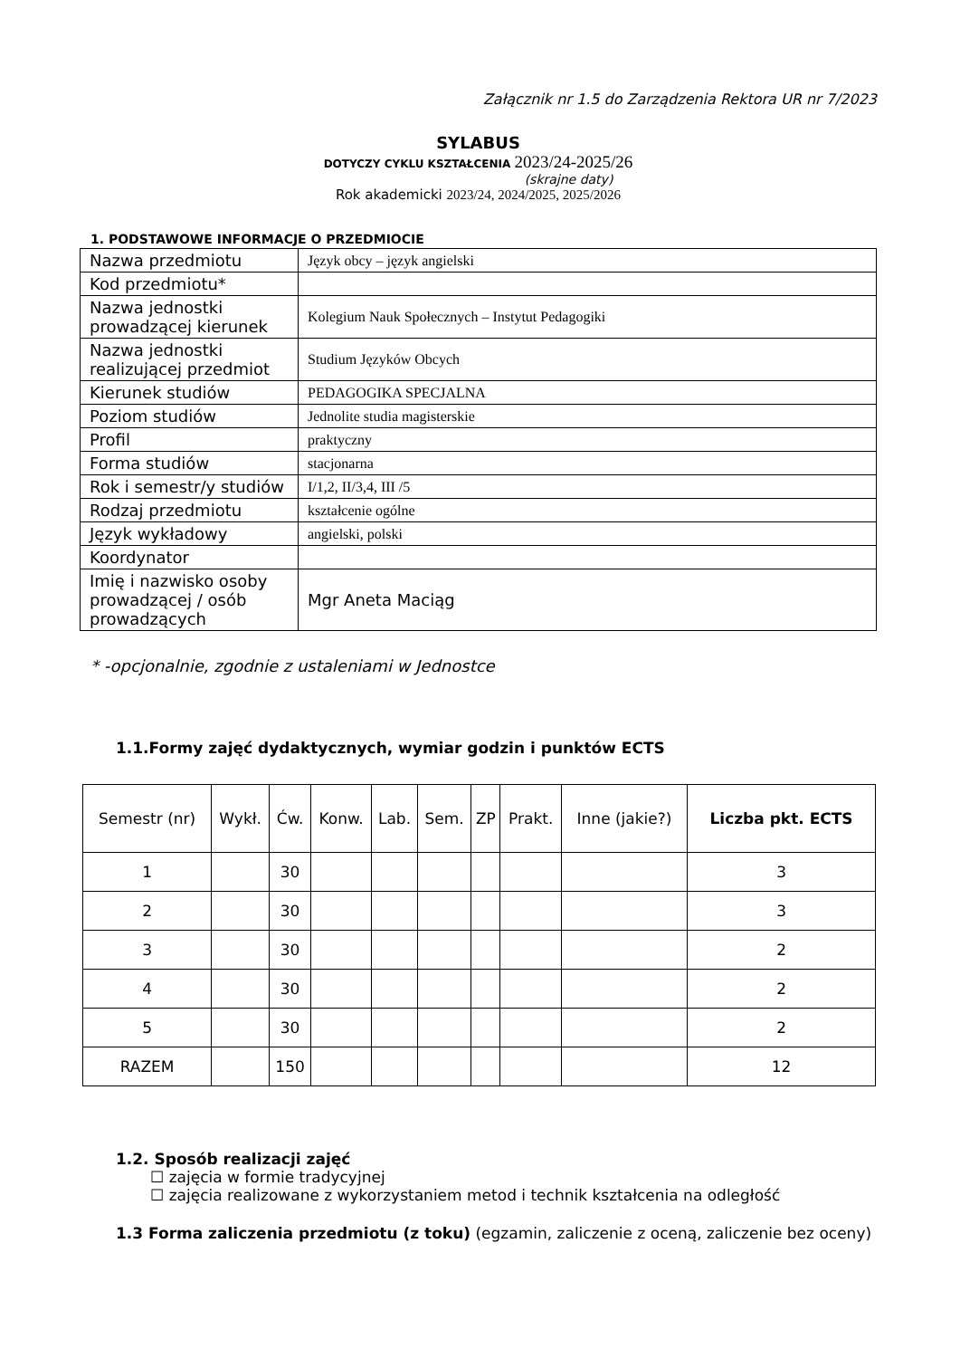Załącznik nr 1.5 do Zarządzenia Rektora UR nr 7/2023
SYLABUS
DOTYCZY CYKLU KSZTAŁCENIA 2023/24-2025/26
(skrajne daty)
Rok akademicki 2023/24, 2024/2025, 2025/2026
1. PODSTAWOWE INFORMACJE O PRZEDMIOCIE
| Nazwa przedmiotu | Język obcy – język angielski |
| Kod przedmiotu* | |
| Nazwa jednostki prowadzącej kierunek | Kolegium Nauk Społecznych – Instytut Pedagogiki |
| Nazwa jednostki realizującej przedmiot | Studium Języków Obcych |
| Kierunek studiów | PEDAGOGIKA SPECJALNA |
| Poziom studiów | Jednolite studia magisterskie |
| Profil | praktyczny |
| Forma studiów | stacjonarna |
| Rok i semestr/y studiów | I/1,2, II/3,4, III /5 |
| Rodzaj przedmiotu | kształcenie ogólne |
| Język wykładowy | angielski, polski |
| Koordynator | |
| Imię i nazwisko osoby prowadzącej / osób prowadzących | Mgr Aneta Maciąg |
* -opcjonalnie, zgodnie z ustaleniami w Jednostce
1.1.Formy zajęć dydaktycznych, wymiar godzin i punktów ECTS
| Semestr (nr) | Wykł. | Ćw. | Konw. | Lab. | Sem. | ZP | Prakt. | Inne (jakie?) | Liczba pkt. ECTS |
| --- | --- | --- | --- | --- | --- | --- | --- | --- | --- |
| 1 | | 30 | | | | | | | 3 |
| 2 | | 30 | | | | | | | 3 |
| 3 | | 30 | | | | | | | 2 |
| 4 | | 30 | | | | | | | 2 |
| 5 | | 30 | | | | | | | 2 |
| RAZEM | | 150 | | | | | | | 12 |
1.2. Sposób realizacji zajęć
☐ zajęcia w formie tradycyjnej
☐ zajęcia realizowane z wykorzystaniem metod i technik kształcenia na odległość
1.3 Forma zaliczenia przedmiotu (z toku) (egzamin, zaliczenie z oceną, zaliczenie bez oceny)